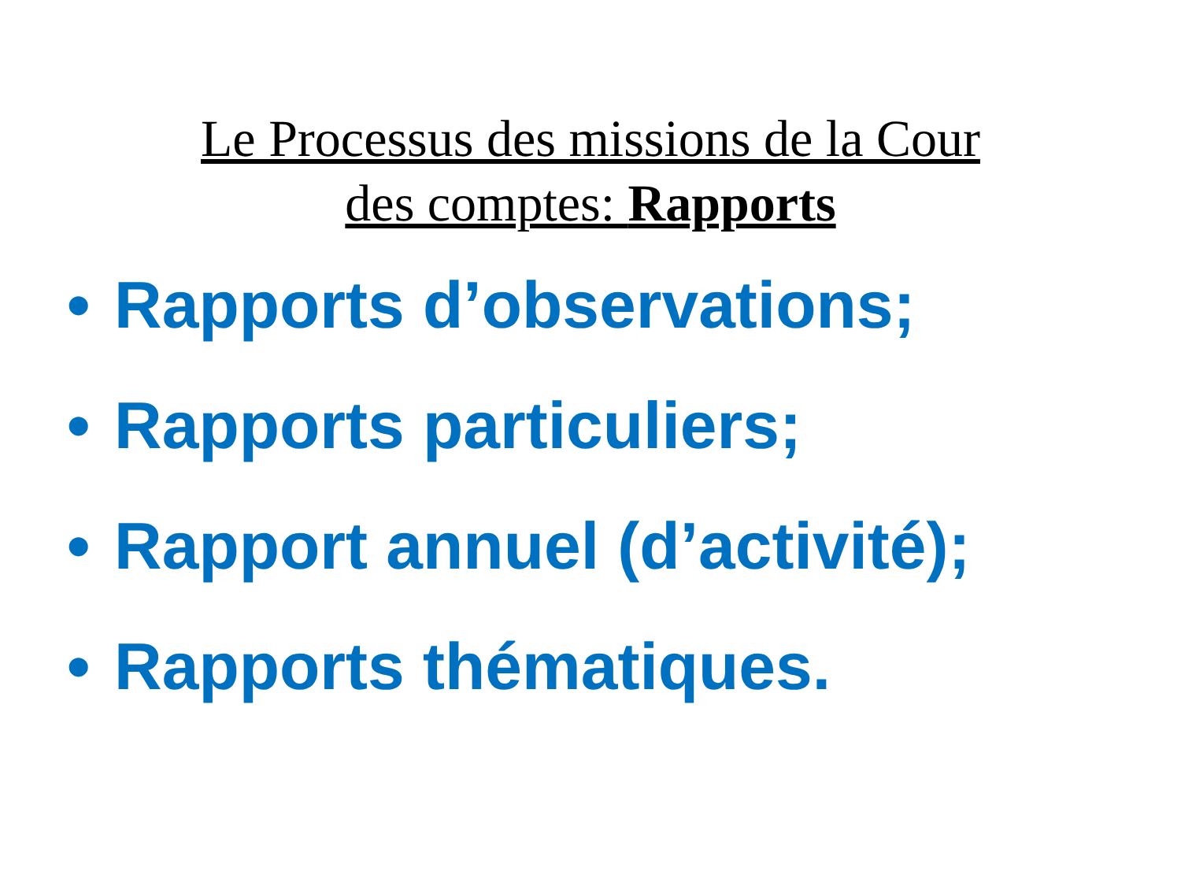Le Processus des missions de la Cour
des comptes: Rapports
• Rapports d’observations;
• Rapports particuliers;
• Rapport annuel (d’activité);
• Rapports thématiques.